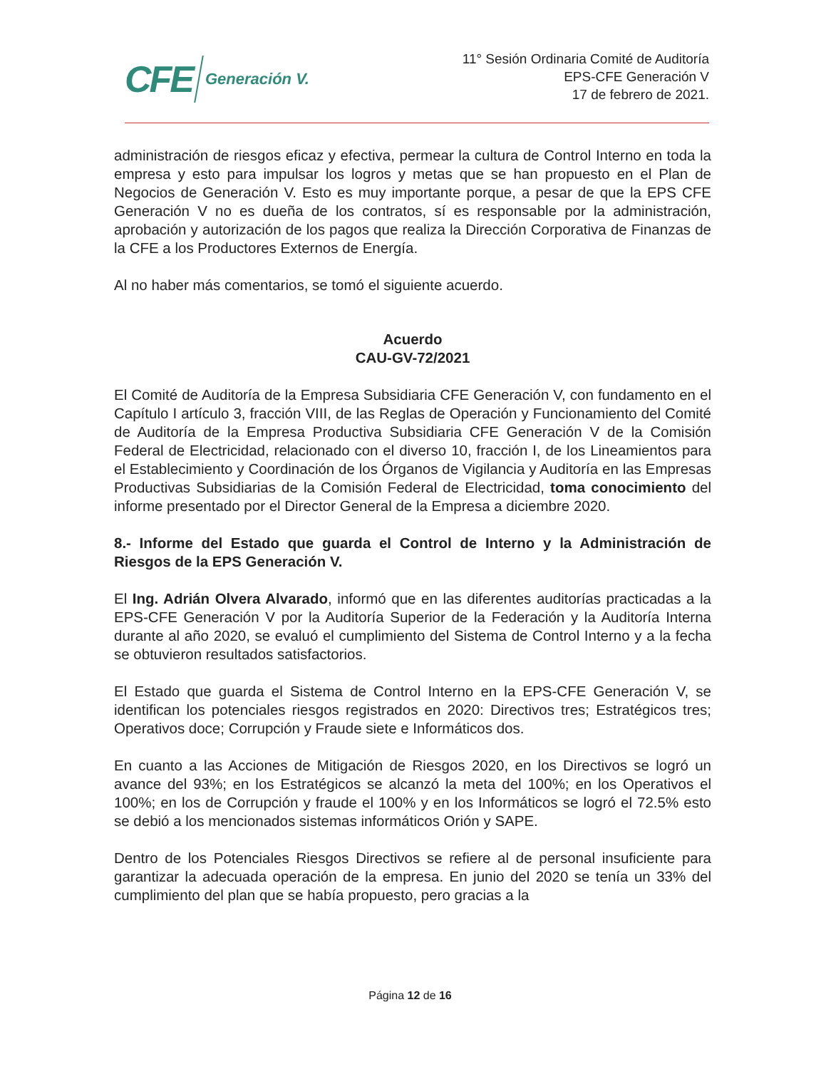CFE Generación V.
11° Sesión Ordinaria Comité de Auditoría
EPS-CFE Generación V
17 de febrero de 2021.
administración de riesgos eficaz y efectiva, permear la cultura de Control Interno en toda la empresa y esto para impulsar los logros y metas que se han propuesto en el Plan de Negocios de Generación V. Esto es muy importante porque, a pesar de que la EPS CFE Generación V no es dueña de los contratos, sí es responsable por la administración, aprobación y autorización de los pagos que realiza la Dirección Corporativa de Finanzas de la CFE a los Productores Externos de Energía.
Al no haber más comentarios, se tomó el siguiente acuerdo.
Acuerdo
CAU-GV-72/2021
El Comité de Auditoría de la Empresa Subsidiaria CFE Generación V, con fundamento en el Capítulo I artículo 3, fracción VIII, de las Reglas de Operación y Funcionamiento del Comité de Auditoría de la Empresa Productiva Subsidiaria CFE Generación V de la Comisión Federal de Electricidad, relacionado con el diverso 10, fracción I, de los Lineamientos para el Establecimiento y Coordinación de los Órganos de Vigilancia y Auditoría en las Empresas Productivas Subsidiarias de la Comisión Federal de Electricidad, toma conocimiento del informe presentado por el Director General de la Empresa a diciembre 2020.
8.- Informe del Estado que guarda el Control de Interno y la Administración de Riesgos de la EPS Generación V.
El Ing. Adrián Olvera Alvarado, informó que en las diferentes auditorías practicadas a la EPS-CFE Generación V por la Auditoría Superior de la Federación y la Auditoría Interna durante al año 2020, se evaluó el cumplimiento del Sistema de Control Interno y a la fecha se obtuvieron resultados satisfactorios.
El Estado que guarda el Sistema de Control Interno en la EPS-CFE Generación V, se identifican los potenciales riesgos registrados en 2020: Directivos tres; Estratégicos tres; Operativos doce; Corrupción y Fraude siete e Informáticos dos.
En cuanto a las Acciones de Mitigación de Riesgos 2020, en los Directivos se logró un avance del 93%; en los Estratégicos se alcanzó la meta del 100%; en los Operativos el 100%; en los de Corrupción y fraude el 100% y en los Informáticos se logró el 72.5% esto se debió a los mencionados sistemas informáticos Orión y SAPE.
Dentro de los Potenciales Riesgos Directivos se refiere al de personal insuficiente para garantizar la adecuada operación de la empresa. En junio del 2020 se tenía un 33% del cumplimiento del plan que se había propuesto, pero gracias a la
Página 12 de 16